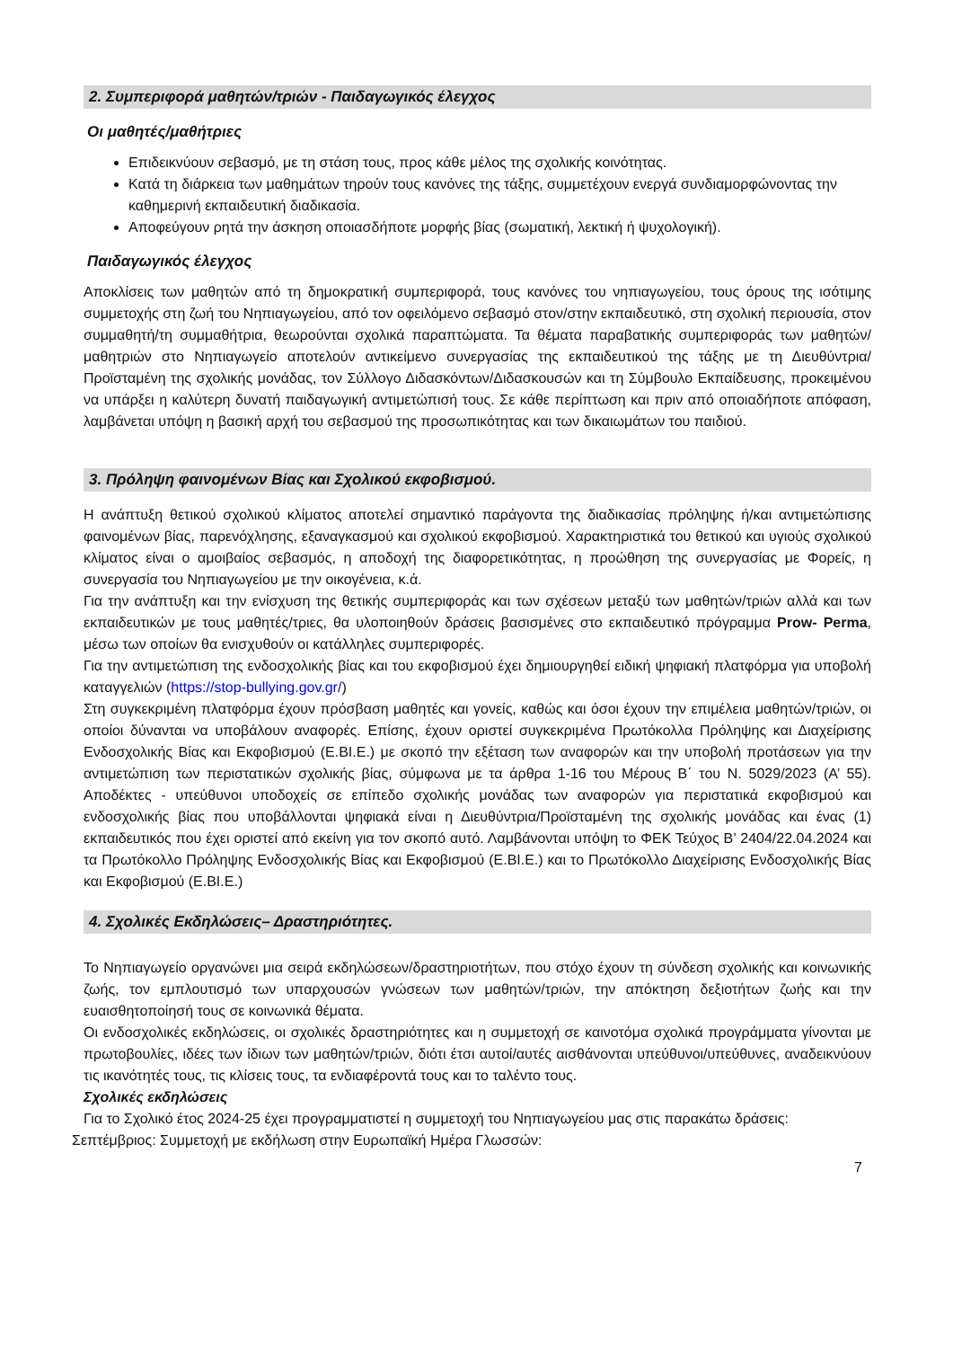2. Συμπεριφορά μαθητών/τριών - Παιδαγωγικός έλεγχος
Οι μαθητές/μαθήτριες
Επιδεικνύουν σεβασμό, με τη στάση τους, προς κάθε μέλος της σχολικής κοινότητας.
Κατά τη διάρκεια των μαθημάτων τηρούν τους κανόνες της τάξης, συμμετέχουν ενεργά συνδιαμορφώνοντας την καθημερινή εκπαιδευτική διαδικασία.
Αποφεύγουν ρητά την άσκηση οποιασδήποτε μορφής βίας (σωματική, λεκτική ή ψυχολογική).
Παιδαγωγικός έλεγχος
Αποκλίσεις των μαθητών από τη δημοκρατική συμπεριφορά, τους κανόνες του νηπιαγωγείου, τους όρους της ισότιμης συμμετοχής στη ζωή του Νηπιαγωγείου, από τον οφειλόμενο σεβασμό στον/στην εκπαιδευτικό, στη σχολική περιουσία, στον συμμαθητή/τη συμμαθήτρια, θεωρούνται σχολικά παραπτώματα. Τα θέματα παραβατικής συμπεριφοράς των μαθητών/ μαθητριών στο Νηπιαγωγείο αποτελούν αντικείμενο συνεργασίας της εκπαιδευτικού της τάξης με τη Διευθύντρια/Προϊσταμένη της σχολικής μονάδας, τον Σύλλογο Διδασκόντων/Διδασκουσών και τη Σύμβουλο Εκπαίδευσης, προκειμένου να υπάρξει η καλύτερη δυνατή παιδαγωγική αντιμετώπισή τους. Σε κάθε περίπτωση και πριν από οποιαδήποτε απόφαση, λαμβάνεται υπόψη η βασική αρχή του σεβασμού της προσωπικότητας και των δικαιωμάτων του παιδιού.
3. Πρόληψη φαινομένων Βίας και Σχολικού εκφοβισμού.
Η ανάπτυξη θετικού σχολικού κλίματος αποτελεί σημαντικό παράγοντα της διαδικασίας πρόληψης ή/και αντιμετώπισης φαινομένων βίας, παρενόχλησης, εξαναγκασμού και σχολικού εκφοβισμού. Χαρακτηριστικά του θετικού και υγιούς σχολικού κλίματος είναι ο αμοιβαίος σεβασμός, η αποδοχή της διαφορετικότητας, η προώθηση της συνεργασίας με Φορείς, η συνεργασία του Νηπιαγωγείου με την οικογένεια, κ.ά.
Για την ανάπτυξη και την ενίσχυση της θετικής συμπεριφοράς και των σχέσεων μεταξύ των μαθητών/τριών αλλά και των εκπαιδευτικών με τους μαθητές/τριες, θα υλοποιηθούν δράσεις βασισμένες στο εκπαιδευτικό πρόγραμμα Prow- Perma, μέσω των οποίων θα ενισχυθούν οι κατάλληλες συμπεριφορές.
Για την αντιμετώπιση της ενδοσχολικής βίας και του εκφοβισμού έχει δημιουργηθεί ειδική ψηφιακή πλατφόρμα για υποβολή καταγγελιών (https://stop-bullying.gov.gr/)
Στη συγκεκριμένη πλατφόρμα έχουν πρόσβαση μαθητές και γονείς, καθώς και όσοι έχουν την επιμέλεια μαθητών/τριών, οι οποίοι δύνανται να υποβάλουν αναφορές. Επίσης, έχουν οριστεί συγκεκριμένα Πρωτόκολλα Πρόληψης και Διαχείρισης Ενδοσχολικής Βίας και Εκφοβισμού (Ε.ΒΙ.Ε.) με σκοπό την εξέταση των αναφορών και την υποβολή προτάσεων για την αντιμετώπιση των περιστατικών σχολικής βίας, σύμφωνα με τα άρθρα 1-16 του Μέρους Β΄ του Ν. 5029/2023 (Α’ 55). Αποδέκτες - υπεύθυνοι υποδοχείς σε επίπεδο σχολικής μονάδας των αναφορών για περιστατικά εκφοβισμού και ενδοσχολικής βίας που υποβάλλονται ψηφιακά είναι η Διευθύντρια/Προϊσταμένη της σχολικής μονάδας και ένας (1) εκπαιδευτικός που έχει οριστεί από εκείνη για τον σκοπό αυτό. Λαμβάνονται υπόψη το ΦΕΚ Τεύχος B’ 2404/22.04.2024 και τα Πρωτόκολλο Πρόληψης Ενδοσχολικής Βίας και Εκφοβισμού (Ε.ΒΙ.Ε.) και το Πρωτόκολλο Διαχείρισης Ενδοσχολικής Βίας και Εκφοβισμού (Ε.ΒΙ.Ε.)
4. Σχολικές Εκδηλώσεις– Δραστηριότητες.
Το Νηπιαγωγείο οργανώνει μια σειρά εκδηλώσεων/δραστηριοτήτων, που στόχο έχουν τη σύνδεση σχολικής και κοινωνικής ζωής, τον εμπλουτισμό των υπαρχουσών γνώσεων των μαθητών/τριών, την απόκτηση δεξιοτήτων ζωής και την ευαισθητοποίησή τους σε κοινωνικά θέματα.
Οι ενδοσχολικές εκδηλώσεις, οι σχολικές δραστηριότητες και η συμμετοχή σε καινοτόμα σχολικά προγράμματα γίνονται με πρωτοβουλίες, ιδέες των ίδιων των μαθητών/τριών, διότι έτσι αυτοί/αυτές αισθάνονται υπεύθυνοι/υπεύθυνες, αναδεικνύουν τις ικανότητές τους, τις κλίσεις τους, τα ενδιαφέροντά τους και το ταλέντο τους.
Σχολικές εκδηλώσεις
Για το Σχολικό έτος 2024-25 έχει προγραμματιστεί η συμμετοχή του Νηπιαγωγείου μας στις παρακάτω δράσεις:
Σεπτέμβριος: Συμμετοχή με εκδήλωση στην Ευρωπαϊκή Ημέρα Γλωσσών:
7